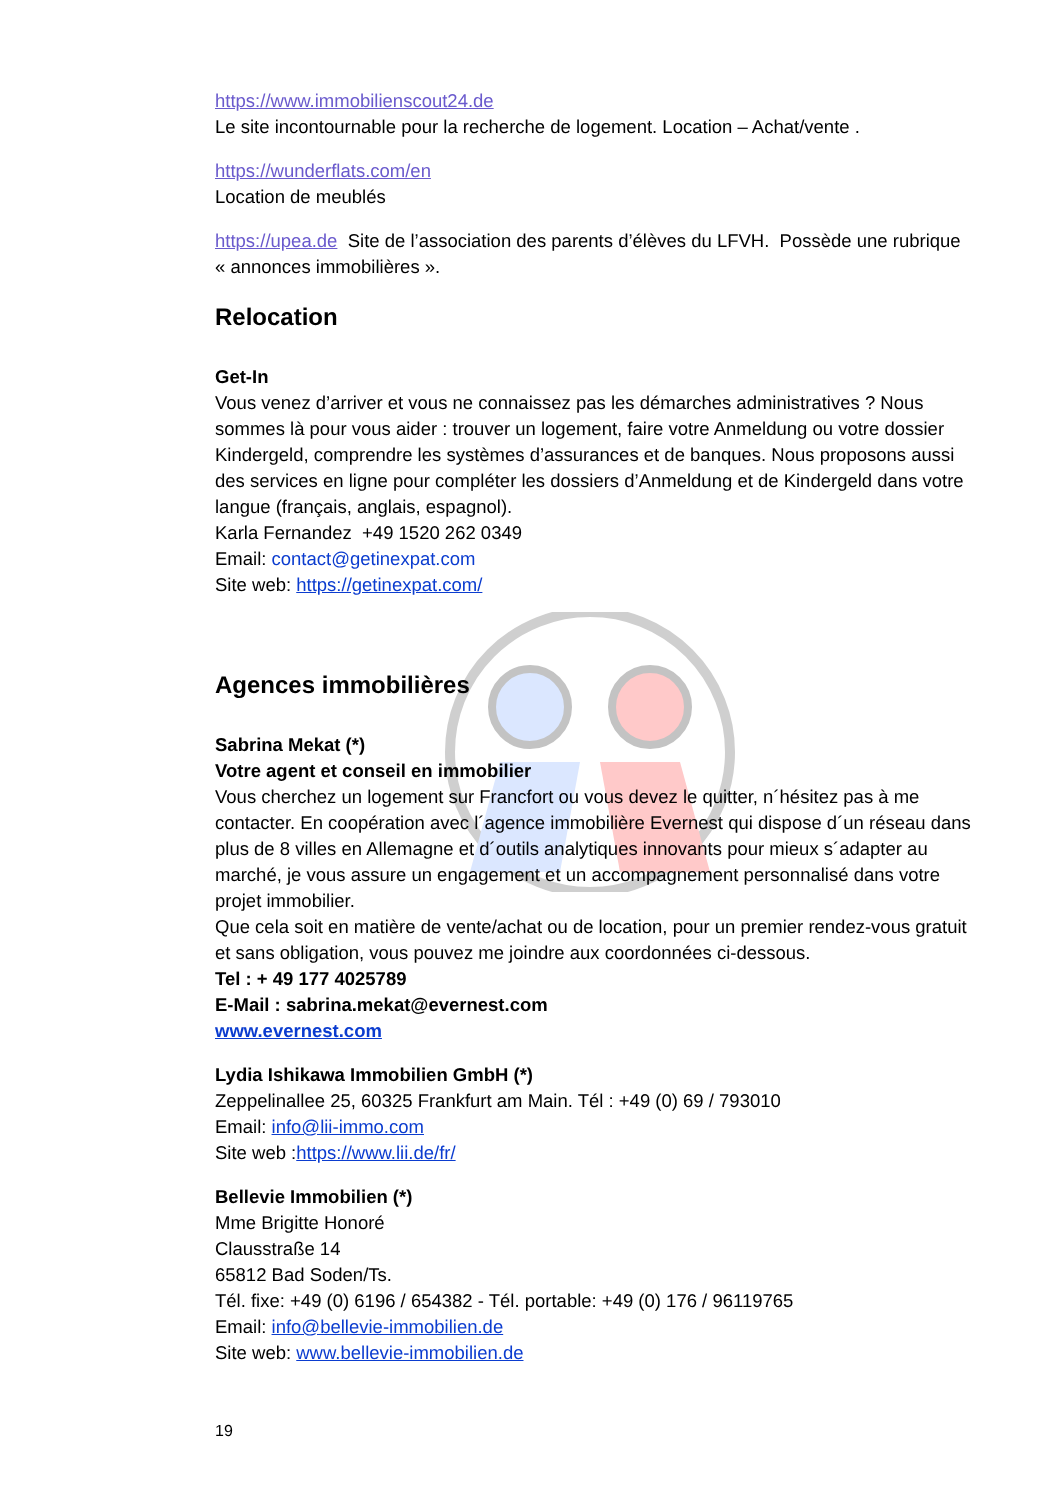https://www.immobilienscout24.de
Le site incontournable pour la recherche de logement. Location – Achat/vente .
https://wunderflats.com/en
Location de meublés
https://upea.de Site de l’association des parents d’élèves du LFVH. Possède une rubrique « annonces immobilières ».
Relocation
Get-In
Vous venez d’arriver et vous ne connaissez pas les démarches administratives ? Nous sommes là pour vous aider : trouver un logement, faire votre Anmeldung ou votre dossier Kindergeld, comprendre les systèmes d’assurances et de banques. Nous proposons aussi des services en ligne pour compléter les dossiers d’Anmeldung et de Kindergeld dans votre langue (français, anglais, espagnol).
Karla Fernandez +49 1520 262 0349
Email: contact@getinexpat.com
Site web: https://getinexpat.com/
Agences immobilières
Sabrina Mekat (*)
Votre agent et conseil en immobilier
Vous cherchez un logement sur Francfort ou vous devez le quitter, n´hésitez pas à me contacter. En coopération avec l´agence immobilière Evernest qui dispose d´un réseau dans plus de 8 villes en Allemagne et d´outils analytiques innovants pour mieux s´adapter au marché, je vous assure un engagement et un accompagnement personnalisé dans votre projet immobilier.
Que cela soit en matière de vente/achat ou de location, pour un premier rendez-vous gratuit et sans obligation, vous pouvez me joindre aux coordonnées ci-dessous.
Tel : + 49 177 4025789
E-Mail : sabrina.mekat@evernest.com
www.evernest.com
Lydia Ishikawa Immobilien GmbH (*)
Zeppelinallee 25, 60325 Frankfurt am Main. Tél : +49 (0) 69 / 793010
Email: info@lii-immo.com
Site web :https://www.lii.de/fr/
Bellevie Immobilien (*)
Mme Brigitte Honoré
Clausstraße 14
65812 Bad Soden/Ts.
Tél. fixe: +49 (0) 6196 / 654382 - Tél. portable: +49 (0) 176 / 96119765
Email: info@bellevie-immobilien.de
Site web: www.bellevie-immobilien.de
19